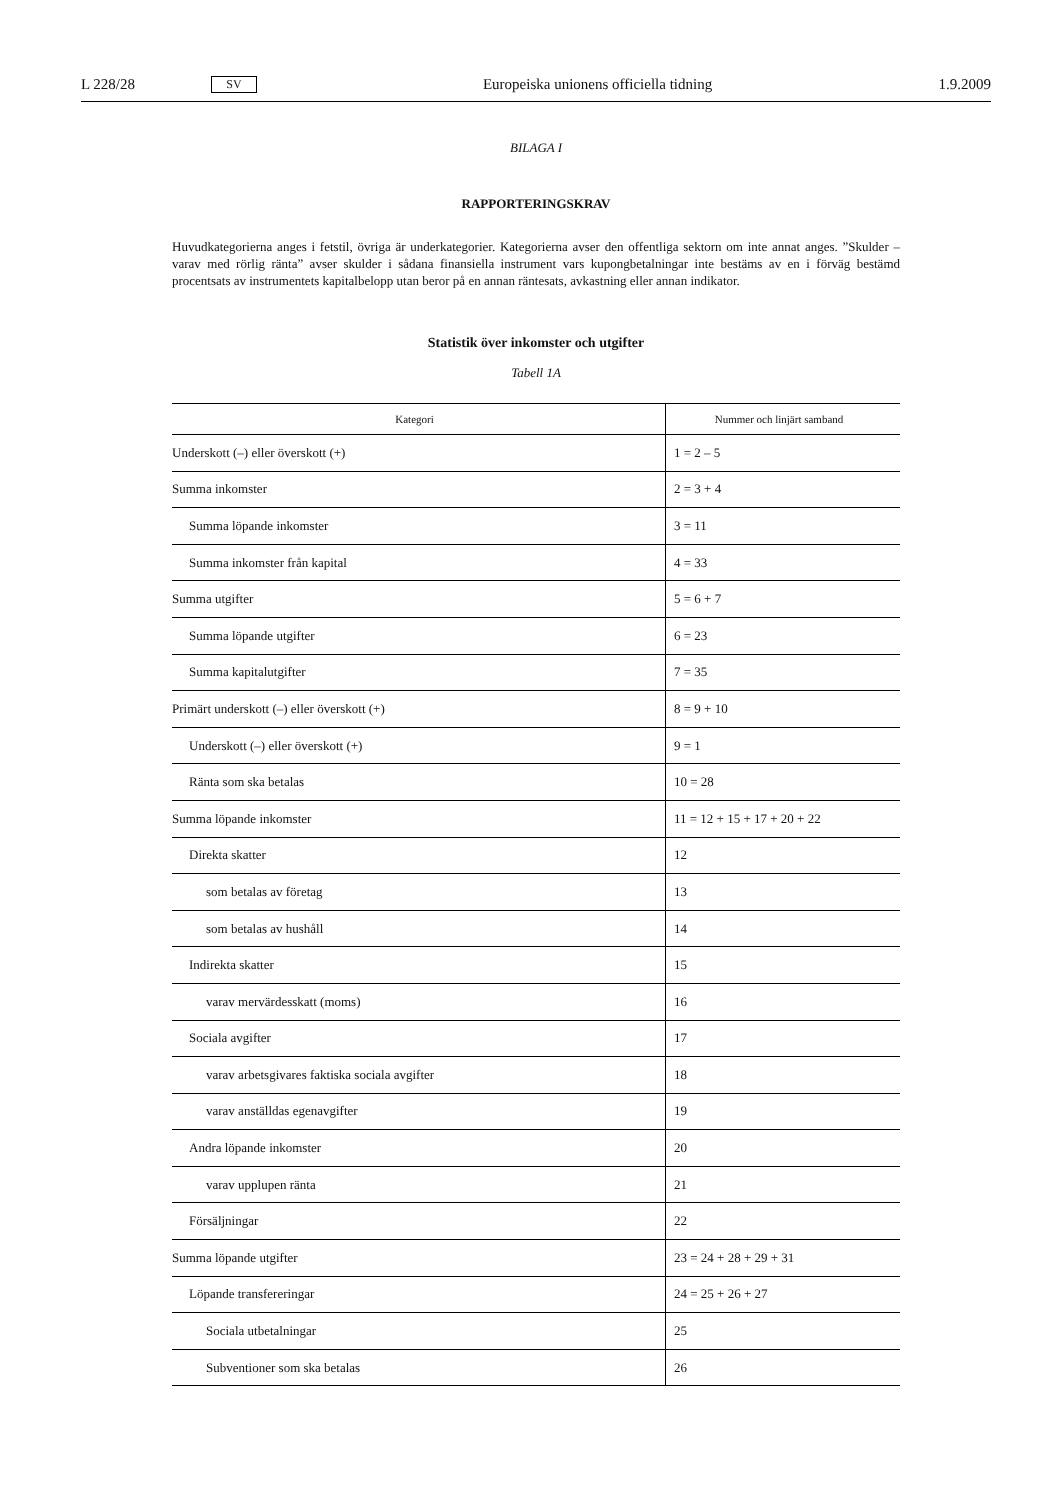L 228/28 SV Europeiska unionens officiella tidning 1.9.2009
BILAGA I
RAPPORTERINGSKRAV
Huvudkategorierna anges i fetstil, övriga är underkategorier. Kategorierna avser den offentliga sektorn om inte annat anges. ”Skulder – varav med rörlig ränta” avser skulder i sådana finansiella instrument vars kupongbetalningar inte bestäms av en i förväg bestämd procentsats av instrumentets kapitalbelopp utan beror på en annan räntesats, avkastning eller annan indikator.
Statistik över inkomster och utgifter
Tabell 1A
| Kategori | Nummer och linjärt samband |
| --- | --- |
| Underskott (–) eller överskott (+) | 1 = 2 – 5 |
| Summa inkomster | 2 = 3 + 4 |
| Summa löpande inkomster | 3 = 11 |
| Summa inkomster från kapital | 4 = 33 |
| Summa utgifter | 5 = 6 + 7 |
| Summa löpande utgifter | 6 = 23 |
| Summa kapitalutgifter | 7 = 35 |
| Primärt underskott (–) eller överskott (+) | 8 = 9 + 10 |
| Underskott (–) eller överskott (+) | 9 = 1 |
| Ränta som ska betalas | 10 = 28 |
| Summa löpande inkomster | 11 = 12 + 15 + 17 + 20 + 22 |
| Direkta skatter | 12 |
| som betalas av företag | 13 |
| som betalas av hushåll | 14 |
| Indirekta skatter | 15 |
| varav mervärdesskatt (moms) | 16 |
| Sociala avgifter | 17 |
| varav arbetsgivares faktiska sociala avgifter | 18 |
| varav anställdas egenavgifter | 19 |
| Andra löpande inkomster | 20 |
| varav upplupen ränta | 21 |
| Försäljningar | 22 |
| Summa löpande utgifter | 23 = 24 + 28 + 29 + 31 |
| Löpande transfereringar | 24 = 25 + 26 + 27 |
| Sociala utbetalningar | 25 |
| Subventioner som ska betalas | 26 |